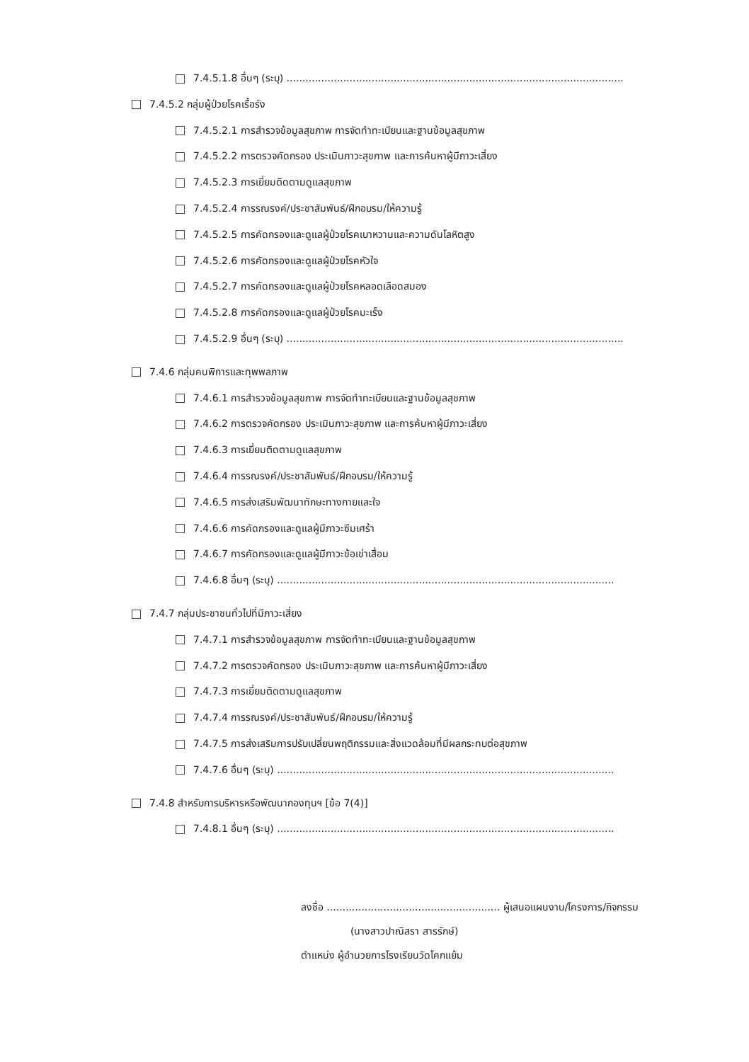7.4.5.1.8 อื่นๆ (ระบุ) ...........................................................................................................
7.4.5.2 กลุ่มผู้ป่วยโรคเรื้อรัง
7.4.5.2.1 การสำรวจข้อมูลสุขภาพ การจัดทำทะเบียนและฐานข้อมูลสุขภาพ
7.4.5.2.2 การตรวจคัดกรอง ประเมินภาวะสุขภาพ และการค้นหาผู้มีภาวะเสี่ยง
7.4.5.2.3 การเยี่ยมติดตามดูแลสุขภาพ
7.4.5.2.4 การรณรงค์/ประชาสัมพันธ์/ฝึกอบรม/ให้ความรู้
7.4.5.2.5 การคัดกรองและดูแลผู้ป่วยโรคเบาหวานและความดันโลหิตสูง
7.4.5.2.6 การคัดกรองและดูแลผู้ป่วยโรคหัวใจ
7.4.5.2.7 การคัดกรองและดูแลผู้ป่วยโรคหลอดเลือดสมอง
7.4.5.2.8 การคัดกรองและดูแลผู้ป่วยโรคมะเร็ง
7.4.5.2.9 อื่นๆ (ระบุ) ...........................................................................................................
7.4.6 กลุ่มคนพิการและทุพพลภาพ
7.4.6.1 การสำรวจข้อมูลสุขภาพ การจัดทำทะเบียนและฐานข้อมูลสุขภาพ
7.4.6.2 การตรวจคัดกรอง ประเมินภาวะสุขภาพ และการค้นหาผู้มีภาวะเสี่ยง
7.4.6.3 การเยี่ยมติดตามดูแลสุขภาพ
7.4.6.4 การรณรงค์/ประชาสัมพันธ์/ฝึกอบรม/ให้ความรู้
7.4.6.5 การส่งเสริมพัฒนาทักษะทางกายและใจ
7.4.6.6 การคัดกรองและดูแลผู้มีภาวะซึมเศร้า
7.4.6.7 การคัดกรองและดูแลผู้มีภาวะข้อเข่าเสื่อม
7.4.6.8 อื่นๆ (ระบุ) ...........................................................................................................
7.4.7 กลุ่มประชาชนทั่วไปที่มีภาวะเสี่ยง
7.4.7.1 การสำรวจข้อมูลสุขภาพ การจัดทำทะเบียนและฐานข้อมูลสุขภาพ
7.4.7.2 การตรวจคัดกรอง ประเมินภาวะสุขภาพ และการค้นหาผู้มีภาวะเสี่ยง
7.4.7.3 การเยี่ยมติดตามดูแลสุขภาพ
7.4.7.4 การรณรงค์/ประชาสัมพันธ์/ฝึกอบรม/ให้ความรู้
7.4.7.5 การส่งเสริมการปรับเปลี่ยนพฤติกรรมและสิ่งแวดล้อมที่มีผลกระทบต่อสุขภาพ
7.4.7.6 อื่นๆ (ระบุ) ...........................................................................................................
7.4.8 สำหรับการบริหารหรือพัฒนากองทุนฯ [ข้อ 7(4)]
7.4.8.1 อื่นๆ (ระบุ) ...........................................................................................................
ลงชื่อ ....................................................... ผู้เสนอแผนงาน/โครงการ/กิจกรรม
(นางสาวปาณิสรา สารรักษ์)
ตำแหน่ง ผู้อำนวยการโรงเรียนวัดโคกแย้ม